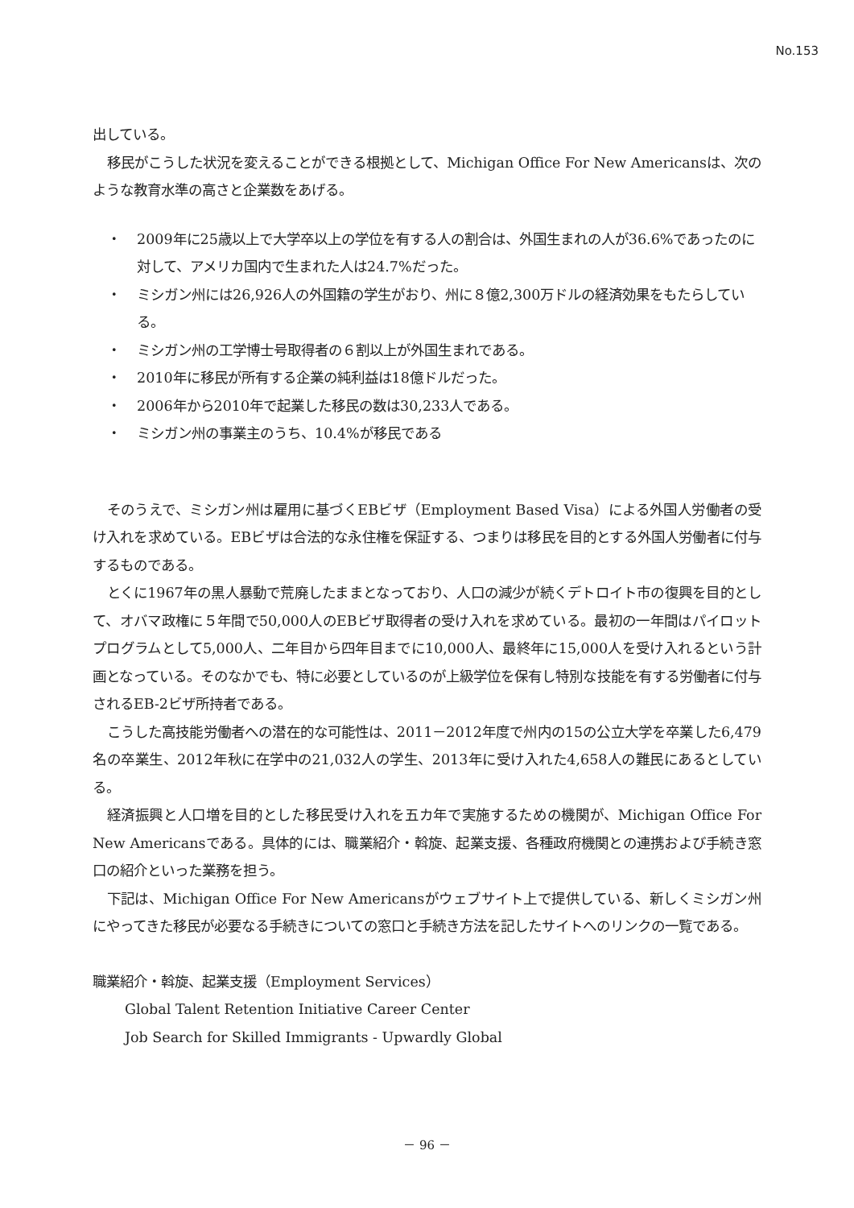No.153
出している。
移民がこうした状況を変えることができる根拠として、Michigan Office For New Americansは、次のような教育水準の高さと企業数をあげる。
・ 2009年に25歳以上で大学卒以上の学位を有する人の割合は、外国生まれの人が36.6%であったのに対して、アメリカ国内で生まれた人は24.7%だった。
・ ミシガン州には26,926人の外国籍の学生がおり、州に８億2,300万ドルの経済効果をもたらしている。
・ ミシガン州の工学博士号取得者の６割以上が外国生まれである。
・ 2010年に移民が所有する企業の純利益は18億ドルだった。
・ 2006年から2010年で起業した移民の数は30,233人である。
・ ミシガン州の事業主のうち、10.4%が移民である
そのうえで、ミシガン州は雇用に基づくEBビザ（Employment Based Visa）による外国人労働者の受け入れを求めている。EBビザは合法的な永住権を保証する、つまりは移民を目的とする外国人労働者に付与するものである。
とくに1967年の黒人暴動で荒廃したままとなっており、人口の減少が続くデトロイト市の復興を目的として、オバマ政権に５年間で50,000人のEBビザ取得者の受け入れを求めている。最初の一年間はパイロットプログラムとして5,000人、二年目から四年目までに10,000人、最終年に15,000人を受け入れるという計画となっている。そのなかでも、特に必要としているのが上級学位を保有し特別な技能を有する労働者に付与されるEB-2ビザ所持者である。
こうした高技能労働者への潜在的な可能性は、2011－2012年度で州内の15の公立大学を卒業した6,479名の卒業生、2012年秋に在学中の21,032人の学生、2013年に受け入れた4,658人の難民にあるとしている。
経済振興と人口増を目的とした移民受け入れを五カ年で実施するための機関が、Michigan Office For New Americansである。具体的には、職業紹介・斡旋、起業支援、各種政府機関との連携および手続き窓口の紹介といった業務を担う。
下記は、Michigan Office For New Americansがウェブサイト上で提供している、新しくミシガン州にやってきた移民が必要なる手続きについての窓口と手続き方法を記したサイトへのリンクの一覧である。
職業紹介・斡旋、起業支援（Employment Services）
Global Talent Retention Initiative Career Center
Job Search for Skilled Immigrants - Upwardly Global
－ 96 －